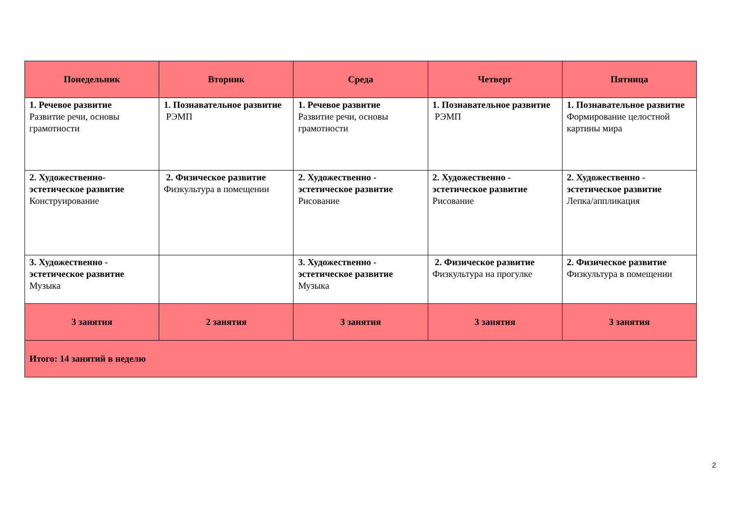| Понедельник | Вторник | Среда | Четверг | Пятница |
| --- | --- | --- | --- | --- |
| 1. Речевое развитие Развитие речи, основы грамотности | 1. Познавательное развитие РЭМП | 1. Речевое развитие Развитие речи, основы грамотности | 1. Познавательное развитие РЭМП | 1. Познавательное развитие Формирование целостной картины мира |
| 2. Художественно-эстетическое развитие Конструирование | 2. Физическое развитие Физкультура в помещении | 2. Художественно - эстетическое развитие Рисование | 2. Художественно - эстетическое развитие Рисование | 2. Художественно - эстетическое развитие Лепка/аппликация |
| 3. Художественно - эстетическое развитие Музыка | | 3. Художественно - эстетическое развитие Музыка | 2. Физическое развитие Физкультура на прогулке | 2. Физическое развитие Физкультура в помещении |
| 3 занятия | 2 занятия | 3 занятия | 3 занятия | 3 занятия |
| Итого: 14 занятий в неделю | | | | |
2